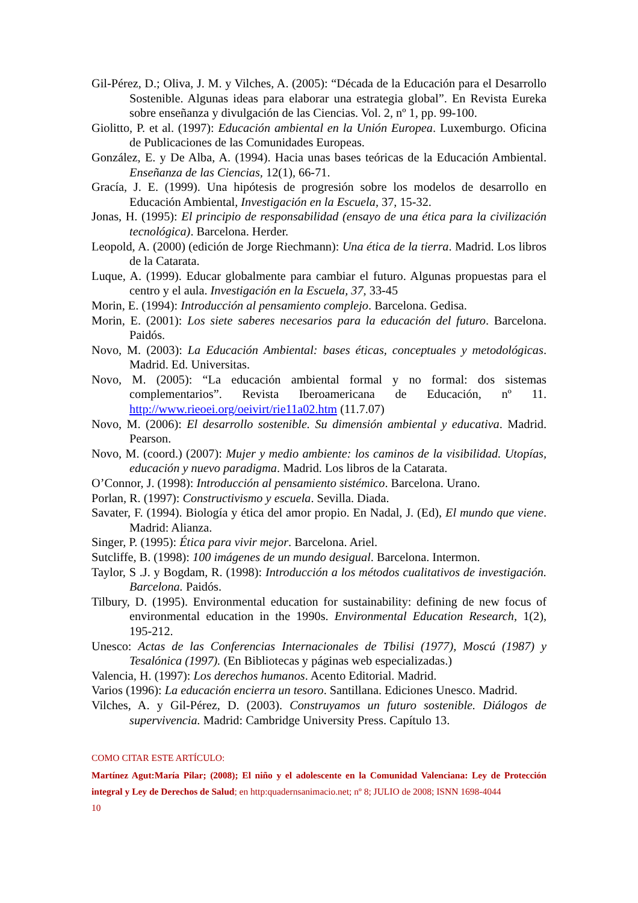Gil-Pérez, D.; Oliva, J. M. y Vilches, A. (2005): “Década de la Educación para el Desarrollo Sostenible. Algunas ideas para elaborar una estrategia global”. En Revista Eureka sobre enseñanza y divulgación de las Ciencias. Vol. 2, nº 1, pp. 99-100.
Giolitto, P. et al. (1997): Educación ambiental en la Unión Europea. Luxemburgo. Oficina de Publicaciones de las Comunidades Europeas.
González, E. y De Alba, A. (1994). Hacia unas bases teóricas de la Educación Ambiental. Enseñanza de las Ciencias, 12(1), 66-71.
Gracía, J. E. (1999). Una hipótesis de progresión sobre los modelos de desarrollo en Educación Ambiental, Investigación en la Escuela, 37, 15-32.
Jonas, H. (1995): El principio de responsabilidad (ensayo de una ética para la civilización tecnológica). Barcelona. Herder.
Leopold, A. (2000) (edición de Jorge Riechmann): Una ética de la tierra. Madrid. Los libros de la Catarata.
Luque, A. (1999). Educar globalmente para cambiar el futuro. Algunas propuestas para el centro y el aula. Investigación en la Escuela, 37, 33-45
Morin, E. (1994): Introducción al pensamiento complejo. Barcelona. Gedisa.
Morin, E. (2001): Los siete saberes necesarios para la educación del futuro. Barcelona. Paidós.
Novo, M. (2003): La Educación Ambiental: bases éticas, conceptuales y metodológicas. Madrid. Ed. Universitas.
Novo, M. (2005): “La educación ambiental formal y no formal: dos sistemas complementarios”. Revista Iberoamericana de Educación, nº 11. http://www.rieoei.org/oeivirt/rie11a02.htm (11.7.07)
Novo, M. (2006): El desarrollo sostenible. Su dimensión ambiental y educativa. Madrid. Pearson.
Novo, M. (coord.) (2007): Mujer y medio ambiente: los caminos de la visibilidad. Utopías, educación y nuevo paradigma. Madrid. Los libros de la Catarata.
O’Connor, J. (1998): Introducción al pensamiento sistémico. Barcelona. Urano.
Porlan, R. (1997): Constructivismo y escuela. Sevilla. Diada.
Savater, F. (1994). Biología y ética del amor propio. En Nadal, J. (Ed), El mundo que viene. Madrid: Alianza.
Singer, P. (1995): Ética para vivir mejor. Barcelona. Ariel.
Sutcliffe, B. (1998): 100 imágenes de un mundo desigual. Barcelona. Intermon.
Taylor, S .J. y Bogdam, R. (1998): Introducción a los métodos cualitativos de investigación. Barcelona. Paidós.
Tilbury, D. (1995). Environmental education for sustainability: defining de new focus of environmental education in the 1990s. Environmental Education Research, 1(2), 195-212.
Unesco: Actas de las Conferencias Internacionales de Tbilisi (1977), Moscú (1987) y Tesalónica (1997). (En Bibliotecas y páginas web especializadas.)
Valencia, H. (1997): Los derechos humanos. Acento Editorial. Madrid.
Varios (1996): La educación encierra un tesoro. Santillana. Ediciones Unesco. Madrid.
Vilches, A. y Gil-Pérez, D. (2003). Construyamos un futuro sostenible. Diálogos de supervivencia. Madrid: Cambridge University Press. Capítulo 13.
COMO CITAR ESTE ARTÍCULO:
Martínez Agut:María Pilar; (2008); El niño y el adolescente en la Comunidad Valenciana: Ley de Protección integral y Ley de Derechos de Salud; en http:quadernsanimacio.net; nº 8; JULIO de 2008; ISNN 1698-4044
10